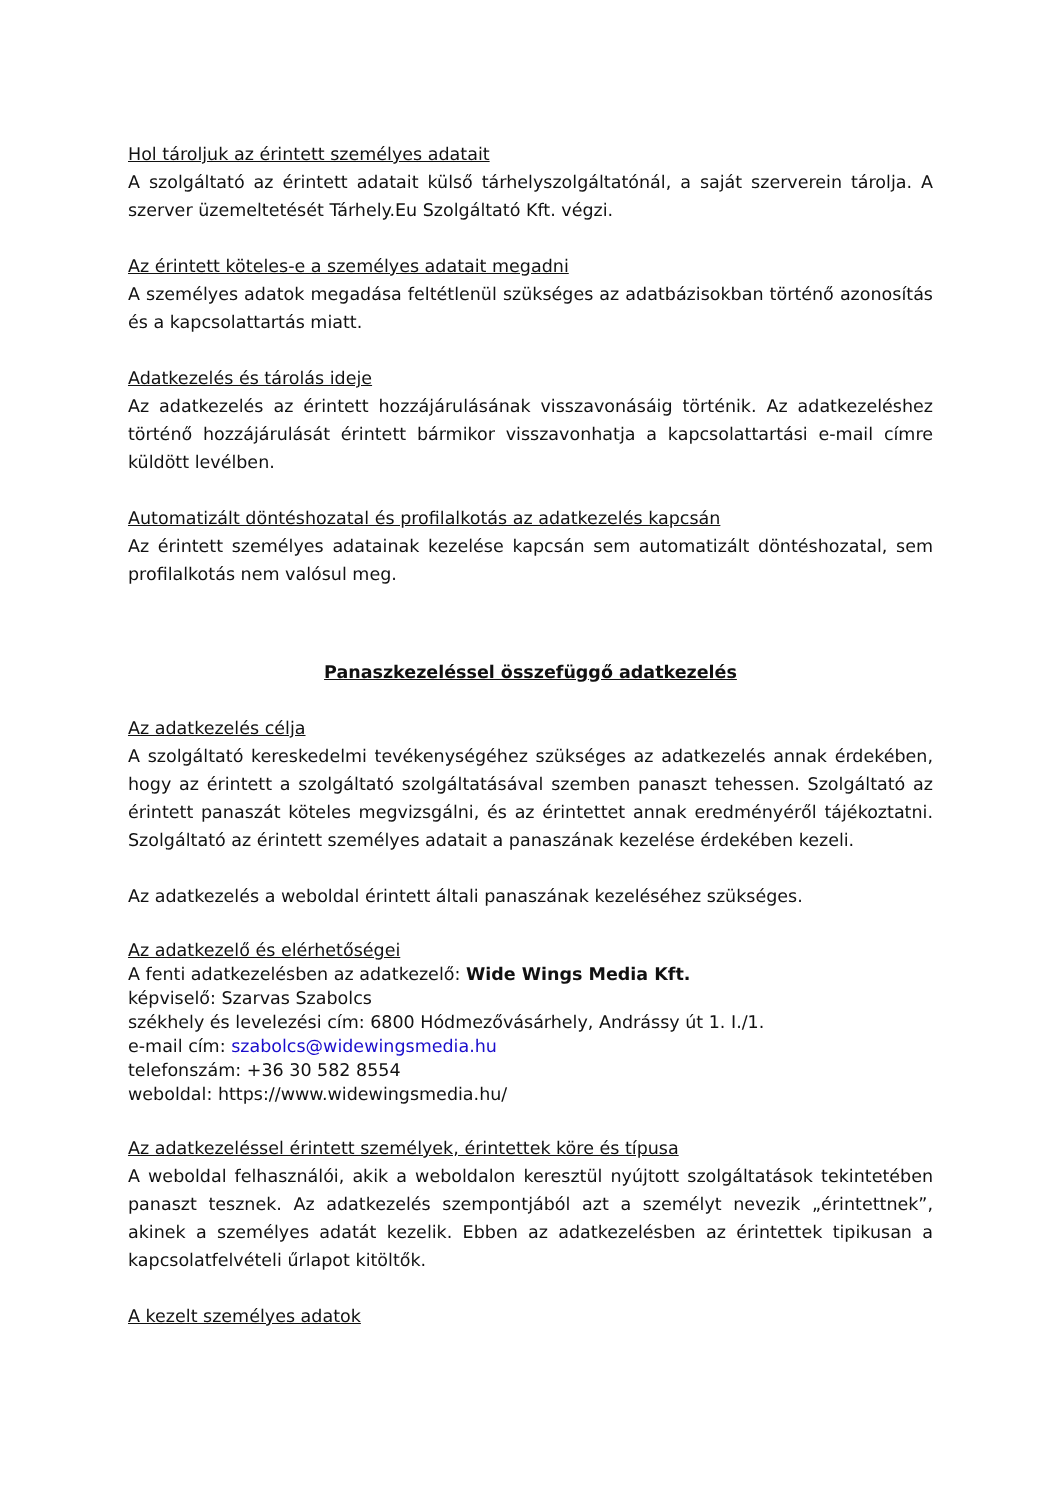Hol tároljuk az érintett személyes adatait
A szolgáltató az érintett adatait külső tárhelyszolgáltatónál, a saját szerverein tárolja. A szerver üzemeltetését Tárhely.Eu Szolgáltató Kft. végzi.
Az érintett köteles-e a személyes adatait megadni
A személyes adatok megadása feltétlenül szükséges az adatbázisokban történő azonosítás és a kapcsolattartás miatt.
Adatkezelés és tárolás ideje
Az adatkezelés az érintett hozzájárulásának visszavonásáig történik. Az adatkezeléshez történő hozzájárulását érintett bármikor visszavonhatja a kapcsolattartási e-mail címre küldött levélben.
Automatizált döntéshozatal és profilalkotás az adatkezelés kapcsán
Az érintett személyes adatainak kezelése kapcsán sem automatizált döntéshozatal, sem profilalkotás nem valósul meg.
Panaszkezeléssel összefüggő adatkezelés
Az adatkezelés célja
A szolgáltató kereskedelmi tevékenységéhez szükséges az adatkezelés annak érdekében, hogy az érintett a szolgáltató szolgáltatásával szemben panaszt tehessen. Szolgáltató az érintett panaszát köteles megvizsgálni, és az érintettet annak eredményéről tájékoztatni. Szolgáltató az érintett személyes adatait a panaszának kezelése érdekében kezeli.
Az adatkezelés a weboldal érintett általi panaszának kezeléséhez szükséges.
Az adatkezelő és elérhetőségei
A fenti adatkezelésben az adatkezelő: Wide Wings Media Kft.
képviselő: Szarvas Szabolcs
székhely és levelezési cím: 6800 Hódmezővásárhely, Andrássy út 1. I./1.
e-mail cím: szabolcs@widewingsmedia.hu
telefonszám: +36 30 582 8554
weboldal: https://www.widewingsmedia.hu/
Az adatkezeléssel érintett személyek, érintettek köre és típusa
A weboldal felhasználói, akik a weboldalon keresztül nyújtott szolgáltatások tekintetében panaszt tesznek. Az adatkezelés szempontjából azt a személyt nevezik „érintettnek”, akinek a személyes adatát kezelik. Ebben az adatkezelésben az érintettek tipikusan a kapcsolatfelvételi űrlapot kitöltők.
A kezelt személyes adatok